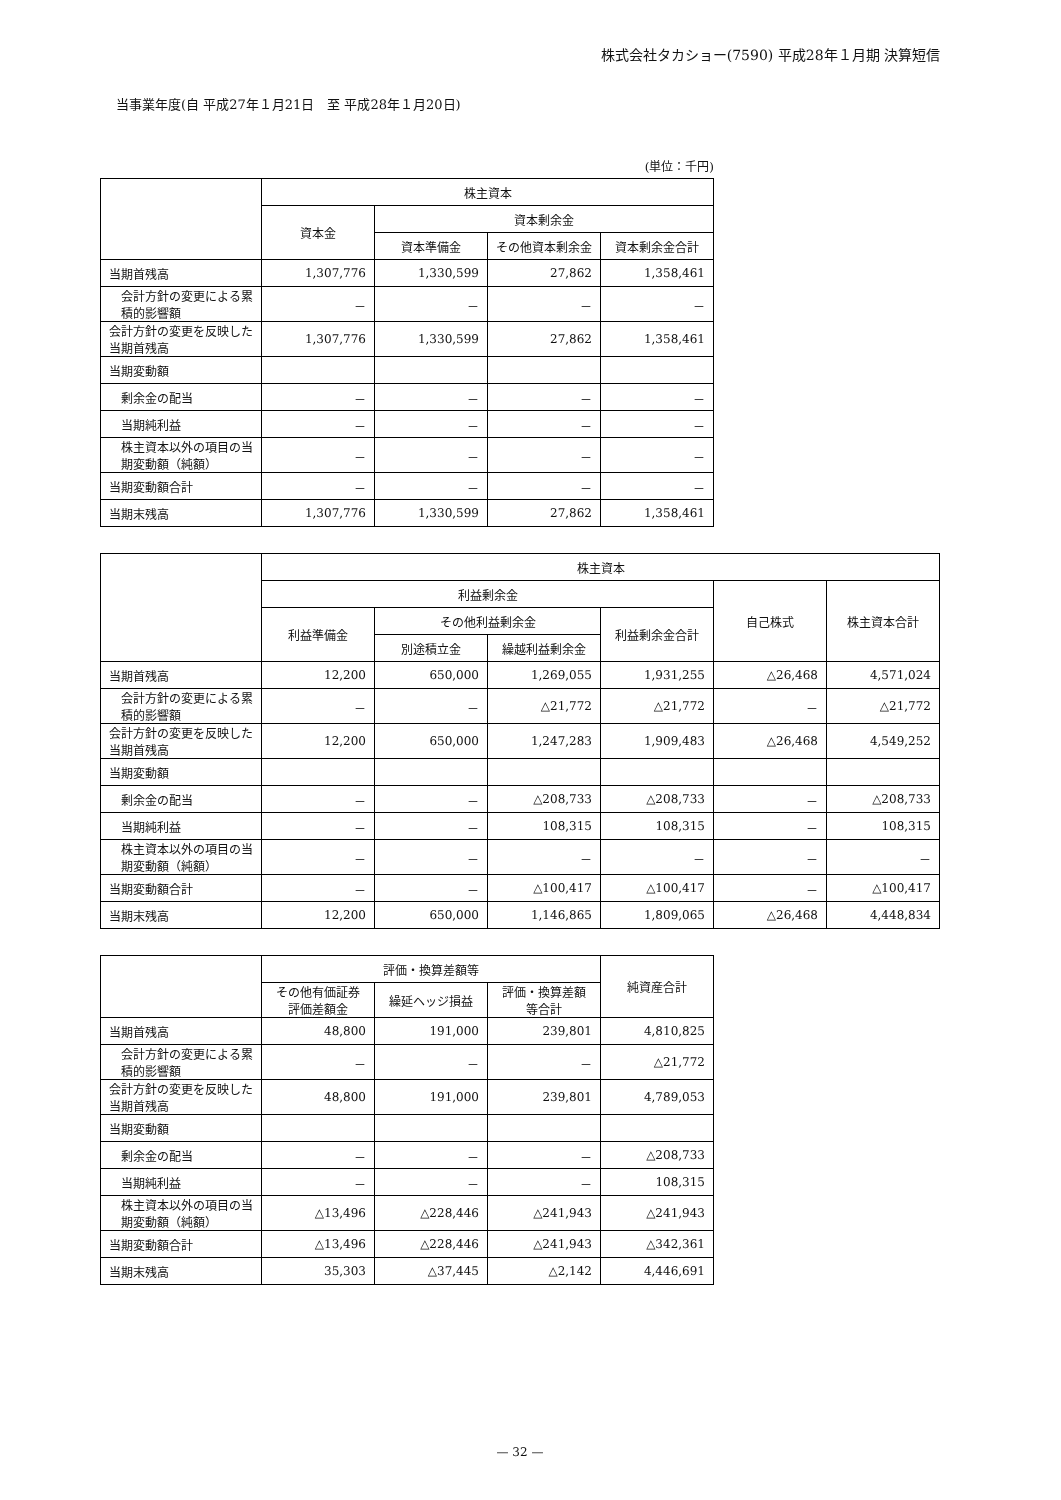株式会社タカショー(7590) 平成28年１月期 決算短信
当事業年度(自 平成27年１月21日　至 平成28年１月20日)
(単位：千円)
| | 株主資本 | | | |
| --- | --- | --- | --- | --- |
| | 資本金 | 資本剰余金 | | |
| | | 資本準備金 | その他資本剰余金 | 資本剰余金合計 |
| 当期首残高 | 1,307,776 | 1,330,599 | 27,862 | 1,358,461 |
| 会計方針の変更による累積的影響額 | － | － | － | － |
| 会計方針の変更を反映した当期首残高 | 1,307,776 | 1,330,599 | 27,862 | 1,358,461 |
| 当期変動額 | | | | |
| 剰余金の配当 | － | － | － | － |
| 当期純利益 | － | － | － | － |
| 株主資本以外の項目の当期変動額（純額） | － | － | － | － |
| 当期変動額合計 | － | － | － | － |
| 当期末残高 | 1,307,776 | 1,330,599 | 27,862 | 1,358,461 |
| | 株主資本 | | | | | |
| --- | --- | --- | --- | --- | --- | --- |
| | 利益剰余金 | | | | 自己株式 | 株主資本合計 |
| | 利益準備金 | その他利益剰余金 | | 利益剰余金合計 | | |
| | | 別途積立金 | 繰越利益剰余金 | | | |
| 当期首残高 | 12,200 | 650,000 | 1,269,055 | 1,931,255 | △26,468 | 4,571,024 |
| 会計方針の変更による累積的影響額 | － | － | △21,772 | △21,772 | － | △21,772 |
| 会計方針の変更を反映した当期首残高 | 12,200 | 650,000 | 1,247,283 | 1,909,483 | △26,468 | 4,549,252 |
| 当期変動額 | | | | | | |
| 剰余金の配当 | － | － | △208,733 | △208,733 | － | △208,733 |
| 当期純利益 | － | － | 108,315 | 108,315 | － | 108,315 |
| 株主資本以外の項目の当期変動額（純額） | － | － | － | － | － | － |
| 当期変動額合計 | － | － | △100,417 | △100,417 | － | △100,417 |
| 当期末残高 | 12,200 | 650,000 | 1,146,865 | 1,809,065 | △26,468 | 4,448,834 |
| | 評価・換算差額等 | | | 純資産合計 |
| --- | --- | --- | --- | --- |
| | その他有価証券 評価差額金 | 繰延ヘッジ損益 | 評価・換算差額 等合計 | |
| 当期首残高 | 48,800 | 191,000 | 239,801 | 4,810,825 |
| 会計方針の変更による累積的影響額 | － | － | － | △21,772 |
| 会計方針の変更を反映した当期首残高 | 48,800 | 191,000 | 239,801 | 4,789,053 |
| 当期変動額 | | | | |
| 剰余金の配当 | － | － | － | △208,733 |
| 当期純利益 | － | － | － | 108,315 |
| 株主資本以外の項目の当期変動額（純額） | △13,496 | △228,446 | △241,943 | △241,943 |
| 当期変動額合計 | △13,496 | △228,446 | △241,943 | △342,361 |
| 当期末残高 | 35,303 | △37,445 | △2,142 | 4,446,691 |
— 32 —